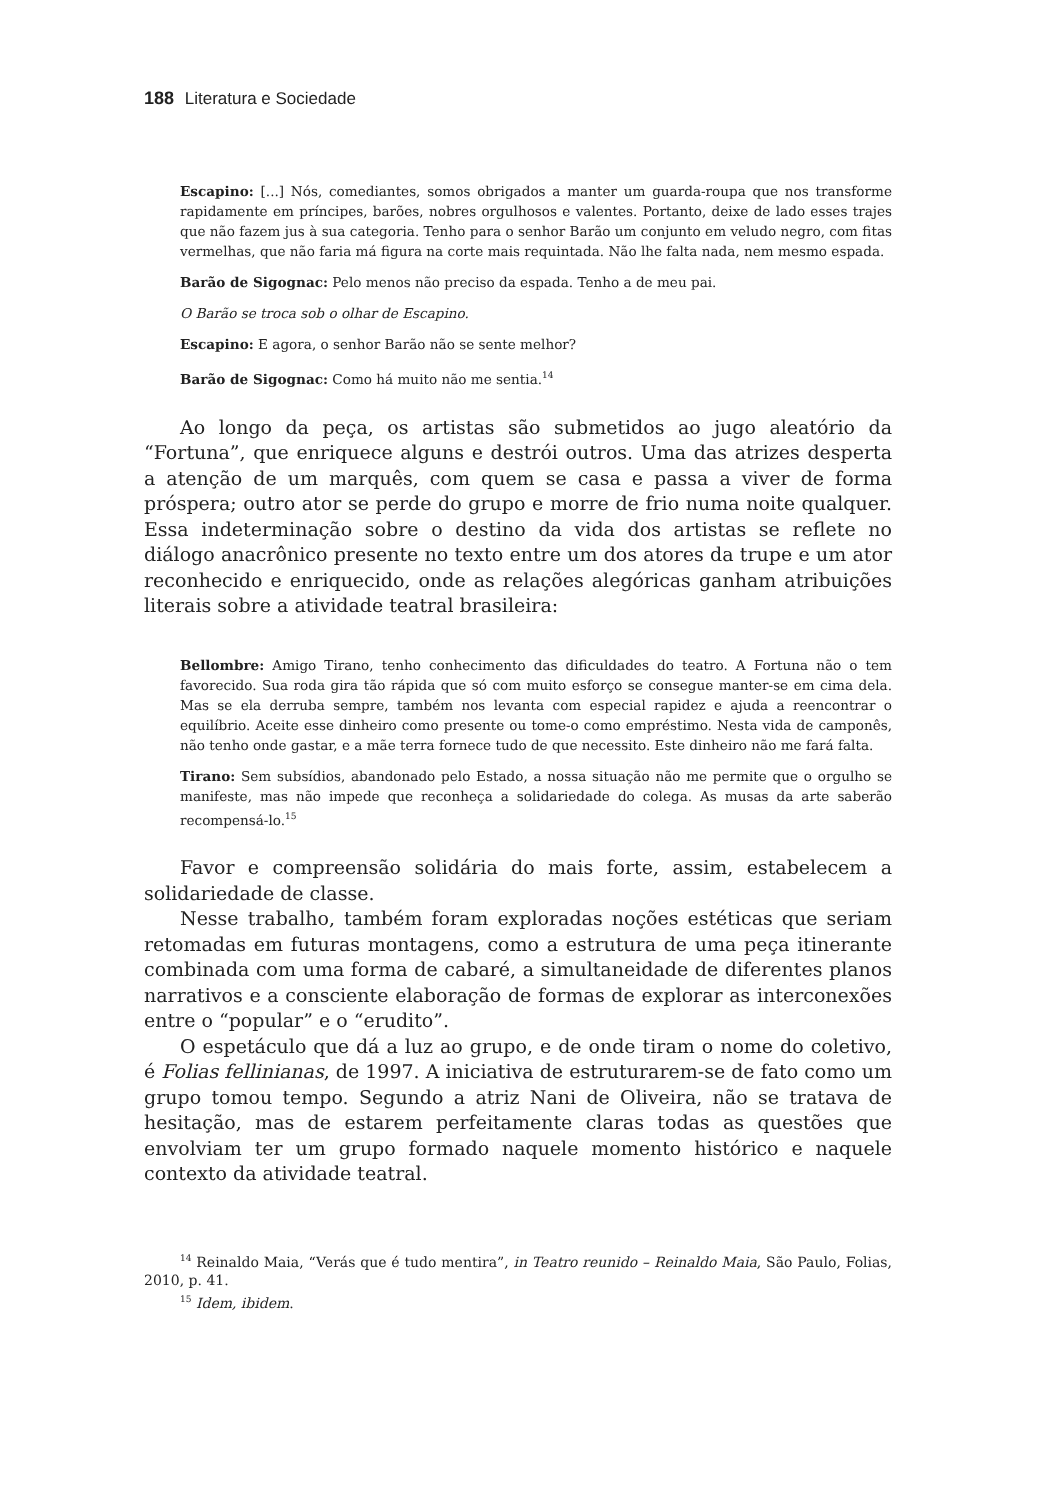188 Literatura e Sociedade
Escapino: [...] Nós, comediantes, somos obrigados a manter um guarda-roupa que nos transforme rapidamente em príncipes, barões, nobres orgulhosos e valentes. Portanto, deixe de lado esses trajes que não fazem jus à sua categoria. Tenho para o senhor Barão um conjunto em veludo negro, com fitas vermelhas, que não faria má figura na corte mais requintada. Não lhe falta nada, nem mesmo espada.
Barão de Sigognac: Pelo menos não preciso da espada. Tenho a de meu pai.
O Barão se troca sob o olhar de Escapino.
Escapino: E agora, o senhor Barão não se sente melhor?
Barão de Sigognac: Como há muito não me sentia.<sup>14</sup>
Ao longo da peça, os artistas são submetidos ao jugo aleatório da “Fortuna”, que enriquece alguns e destrói outros. Uma das atrizes desperta a atenção de um marquês, com quem se casa e passa a viver de forma próspera; outro ator se perde do grupo e morre de frio numa noite qualquer. Essa indeterminação sobre o destino da vida dos artistas se reflete no diálogo anacrônico presente no texto entre um dos atores da trupe e um ator reconhecido e enriquecido, onde as relações alegóricas ganham atribuições literais sobre a atividade teatral brasileira:
Bellombre: Amigo Tirano, tenho conhecimento das dificuldades do teatro. A Fortuna não o tem favorecido. Sua roda gira tão rápida que só com muito esforço se consegue manter-se em cima dela. Mas se ela derruba sempre, também nos levanta com especial rapidez e ajuda a reencontrar o equilíbrio. Aceite esse dinheiro como presente ou tome-o como empréstimo. Nesta vida de camponês, não tenho onde gastar, e a mãe terra fornece tudo de que necessito. Este dinheiro não me fará falta.
Tirano: Sem subsídios, abandonado pelo Estado, a nossa situação não me permite que o orgulho se manifeste, mas não impede que reconheça a solidariedade do colega. As musas da arte saberão recompensá-lo.<sup>15</sup>
Favor e compreensão solidária do mais forte, assim, estabelecem a solidariedade de classe.
Nesse trabalho, também foram exploradas noções estéticas que seriam retomadas em futuras montagens, como a estrutura de uma peça itinerante combinada com uma forma de cabaré, a simultaneidade de diferentes planos narrativos e a consciente elaboração de formas de explorar as interconexões entre o “popular” e o “erudito”.
O espetáculo que dá a luz ao grupo, e de onde tiram o nome do coletivo, é Folias fellinianas, de 1997. A iniciativa de estruturarem-se de fato como um grupo tomou tempo. Segundo a atriz Nani de Oliveira, não se tratava de hesitação, mas de estarem perfeitamente claras todas as questões que envolviam ter um grupo formado naquele momento histórico e naquele contexto da atividade teatral.
<sup>14</sup> Reinaldo Maia, “Verás que é tudo mentira”, in Teatro reunido – Reinaldo Maia, São Paulo, Folias, 2010, p. 41.
<sup>15</sup> Idem, ibidem.